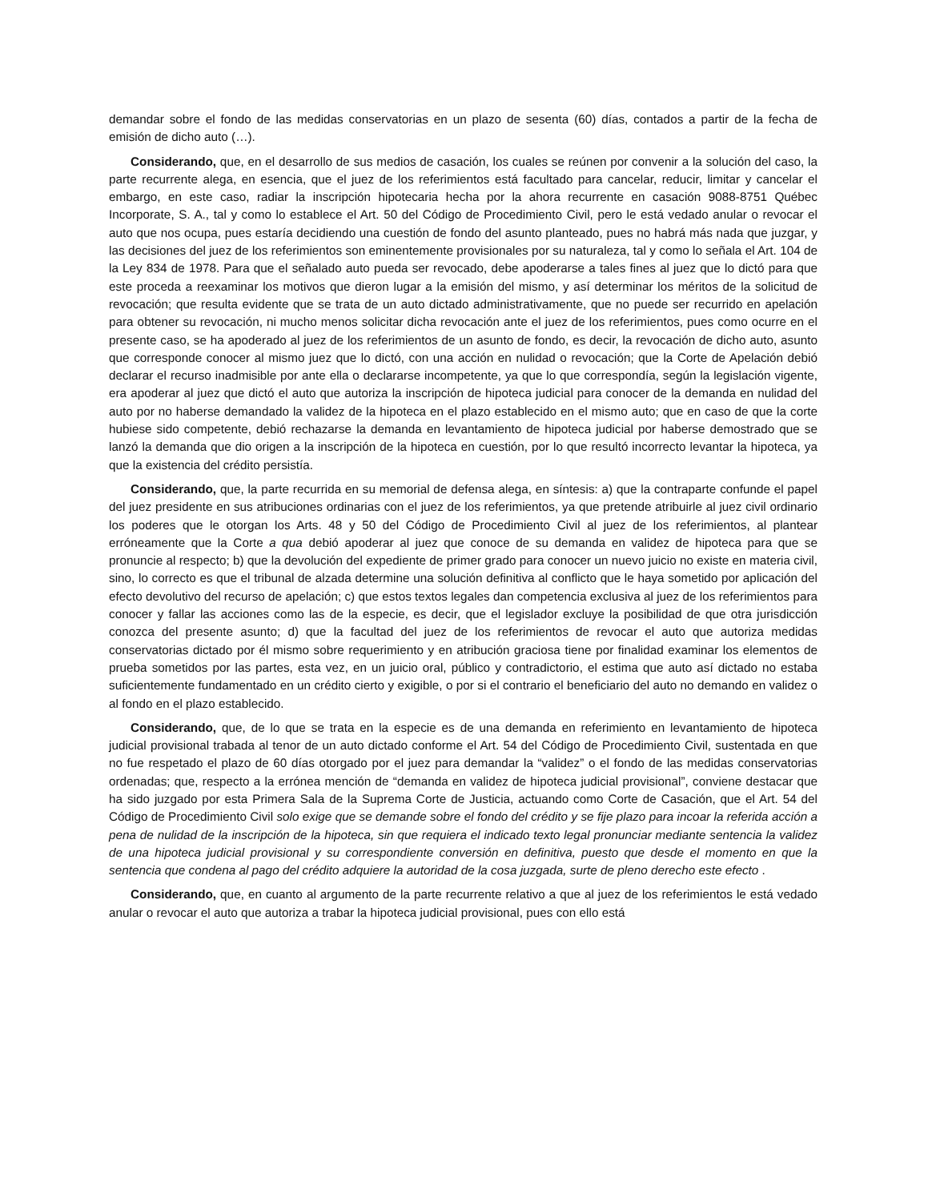demandar sobre el fondo de las medidas conservatorias en un plazo de sesenta (60) días, contados a partir de la fecha de emisión de dicho auto (…).
Considerando, que, en el desarrollo de sus medios de casación, los cuales se reúnen por convenir a la solución del caso, la parte recurrente alega, en esencia, que el juez de los referimientos está facultado para cancelar, reducir, limitar y cancelar el embargo, en este caso, radiar la inscripción hipotecaria hecha por la ahora recurrente en casación 9088-8751 Québec Incorporate, S. A., tal y como lo establece el Art. 50 del Código de Procedimiento Civil, pero le está vedado anular o revocar el auto que nos ocupa, pues estaría decidiendo una cuestión de fondo del asunto planteado, pues no habrá más nada que juzgar, y las decisiones del juez de los referimientos son eminentemente provisionales por su naturaleza, tal y como lo señala el Art. 104 de la Ley 834 de 1978. Para que el señalado auto pueda ser revocado, debe apoderarse a tales fines al juez que lo dictó para que este proceda a reexaminar los motivos que dieron lugar a la emisión del mismo, y así determinar los méritos de la solicitud de revocación; que resulta evidente que se trata de un auto dictado administrativamente, que no puede ser recurrido en apelación para obtener su revocación, ni mucho menos solicitar dicha revocación ante el juez de los referimientos, pues como ocurre en el presente caso, se ha apoderado al juez de los referimientos de un asunto de fondo, es decir, la revocación de dicho auto, asunto que corresponde conocer al mismo juez que lo dictó, con una acción en nulidad o revocación; que la Corte de Apelación debió declarar el recurso inadmisible por ante ella o declararse incompetente, ya que lo que correspondía, según la legislación vigente, era apoderar al juez que dictó el auto que autoriza la inscripción de hipoteca judicial para conocer de la demanda en nulidad del auto por no haberse demandado la validez de la hipoteca en el plazo establecido en el mismo auto; que en caso de que la corte hubiese sido competente, debió rechazarse la demanda en levantamiento de hipoteca judicial por haberse demostrado que se lanzó la demanda que dio origen a la inscripción de la hipoteca en cuestión, por lo que resultó incorrecto levantar la hipoteca, ya que la existencia del crédito persistía.
Considerando, que, la parte recurrida en su memorial de defensa alega, en síntesis: a) que la contraparte confunde el papel del juez presidente en sus atribuciones ordinarias con el juez de los referimientos, ya que pretende atribuirle al juez civil ordinario los poderes que le otorgan los Arts. 48 y 50 del Código de Procedimiento Civil al juez de los referimientos, al plantear erróneamente que la Corte a qua debió apoderar al juez que conoce de su demanda en validez de hipoteca para que se pronuncie al respecto; b) que la devolución del expediente de primer grado para conocer un nuevo juicio no existe en materia civil, sino, lo correcto es que el tribunal de alzada determine una solución definitiva al conflicto que le haya sometido por aplicación del efecto devolutivo del recurso de apelación; c) que estos textos legales dan competencia exclusiva al juez de los referimientos para conocer y fallar las acciones como las de la especie, es decir, que el legislador excluye la posibilidad de que otra jurisdicción conozca del presente asunto; d) que la facultad del juez de los referimientos de revocar el auto que autoriza medidas conservatorias dictado por él mismo sobre requerimiento y en atribución graciosa tiene por finalidad examinar los elementos de prueba sometidos por las partes, esta vez, en un juicio oral, público y contradictorio, el estima que auto así dictado no estaba suficientemente fundamentado en un crédito cierto y exigible, o por si el contrario el beneficiario del auto no demando en validez o al fondo en el plazo establecido.
Considerando, que, de lo que se trata en la especie es de una demanda en referimiento en levantamiento de hipoteca judicial provisional trabada al tenor de un auto dictado conforme el Art. 54 del Código de Procedimiento Civil, sustentada en que no fue respetado el plazo de 60 días otorgado por el juez para demandar la “validez” o el fondo de las medidas conservatorias ordenadas; que, respecto a la errónea mención de “demanda en validez de hipoteca judicial provisional”, conviene destacar que ha sido juzgado por esta Primera Sala de la Suprema Corte de Justicia, actuando como Corte de Casación, que el Art. 54 del Código de Procedimiento Civil solo exige que se demande sobre el fondo del crédito y se fije plazo para incoar la referida acción a pena de nulidad de la inscripción de la hipoteca, sin que requiera el indicado texto legal pronunciar mediante sentencia la validez de una hipoteca judicial provisional y su correspondiente conversión en definitiva, puesto que desde el momento en que la sentencia que condena al pago del crédito adquiere la autoridad de la cosa juzgada, surte de pleno derecho este efecto .
Considerando, que, en cuanto al argumento de la parte recurrente relativo a que al juez de los referimientos le está vedado anular o revocar el auto que autoriza a trabar la hipoteca judicial provisional, pues con ello está